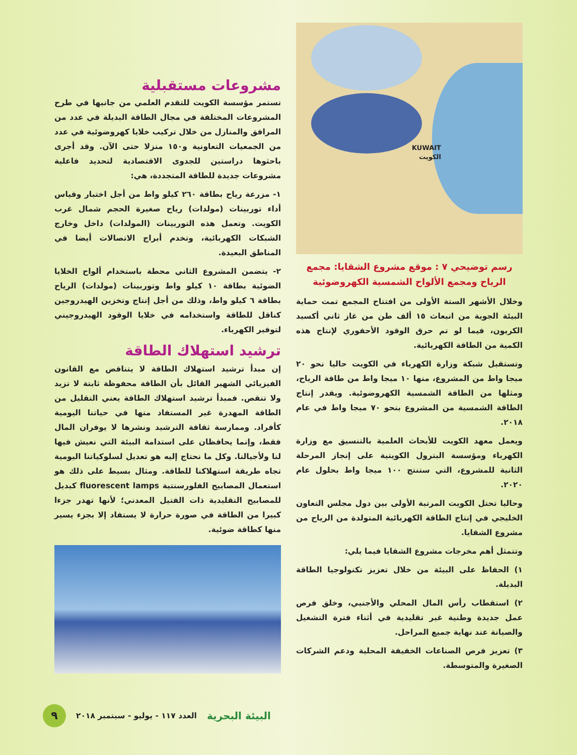KUWAIT
الكويت
رسم توضيحي ٧ : موقع مشروع الشقايا: مجمع الرياح ومجمع الألواح الشمسية الكهروضوئية
وخلال الأشهر الستة الأولى من افتتاح المجمع تمت حماية البيئة الجوية من انبعاث ١٥ ألف طن من غاز ثاني أكسيد الكربون، فيما لو تم حرق الوقود الأحفوري لإنتاج هذه الكمية من الطاقة الكهربائية.
وتستقبل شبكة وزارة الكهرباء في الكويت حاليا نحو ٢٠ ميجا واط من المشروع، منها ١٠ ميجا واط من طاقة الرياح، ومثلها من الطاقة الشمسية الكهروضوئية. ويقدر إنتاج الطاقة الشمسية من المشروع بنحو ٧٠ ميجا واط في عام ٢٠١٨.
ويعمل معهد الكويت للأبحاث العلمية بالتنسيق مع وزارة الكهرباء ومؤسسة البترول الكويتية على إنجاز المرحلة الثانية للمشروع، التي ستنتج ١٠٠ ميجا واط بحلول عام ٢٠٢٠.
وحاليا تحتل الكويت المرتبة الأولى بين دول مجلس التعاون الخليجي في إنتاج الطاقة الكهربائية المتولدة من الرياح من مشروع الشقايا.
وتتمثل أهم مخرجات مشروع الشقايا فيما يلي:
١) الحفاظ على البيئة من خلال تعزيز تكنولوجيا الطاقة البديلة.
٢) استقطاب رأس المال المحلي والأجنبي، وخلق فرص عمل جديدة وطنية غير تقليدية في أثناء فترة التشغيل والصيانة عند نهاية جميع المراحل.
٣) تعزيز فرص الصناعات الخفيفة المحلية ودعم الشركات الصغيرة والمتوسطة.
مشروعات مستقبلية
تستمر مؤسسة الكويت للتقدم العلمي من جانبها في طرح المشروعات المختلفة في مجال الطاقة البديلة في عدد من المرافق والمنازل من خلال تركيب خلايا كهروضوئية في عدد من الجمعيات التعاونية و١٥٠ منزلا حتى الآن. وقد أجرى باحثوها دراستين للجدوى الاقتصادية لتحديد فاعلية مشروعات جديدة للطاقة المتجددة، هي:
١- مزرعة رياح بطاقة ٢٦٠ كيلو واط من أجل اختبار وقياس أداء توربينات (مولدات) رياح صغيرة الحجم شمال غرب الكويت. وتعمل هذه التوربينات (المولدات) داخل وخارج الشبكات الكهربائية، وتخدم أبراج الاتصالات أيضا في المناطق البعيدة.
٢- يتضمن المشروع الثاني محطة باستخدام ألواح الخلايا الضوئية بطاقة ١٠ كيلو واط وتوربينات (مولدات) الرياح بطاقة ٦ كيلو واط، وذلك من أجل إنتاج وتخزين الهيدروجين كناقل للطاقة واستخدامه في خلايا الوقود الهيدروجيني لتوفير الكهرباء.
ترشيد استهلاك الطاقة
إن مبدأ ترشيد استهلاك الطاقة لا يتناقض مع القانون الفيزيائي الشهير القائل بأن الطاقة محفوظة ثابتة لا تزيد ولا تنقص. فمبدأ ترشيد استهلاك الطاقة يعني التقليل من الطاقة المهدرة غير المستفاد منها في حياتنا اليومية كأفراد. وممارسة ثقافة الترشيد ونشرها لا يوفران المال فقط، وإنما يحافظان على استدامة البيئة التي نعيش فيها لنا ولأجيالنا. وكل ما نحتاج إليه هو تعديل لسلوكياتنا اليومية تجاه طريقة استهلاكنا للطاقة. ومثال بسيط على ذلك هو استعمال المصابيح الفلورسنتية fluorescent lamps كبديل للمصابيح التقليدية ذات الفتيل المعدني؛ لأنها تهدر جزءا كبيرا من الطاقة في صورة حرارة لا يستفاد إلا بجزء يسير منها كطاقة ضوئية.
البيئة البحرية العدد ١١٧ - يوليو - سبتمبر ٢٠١٨ ٩